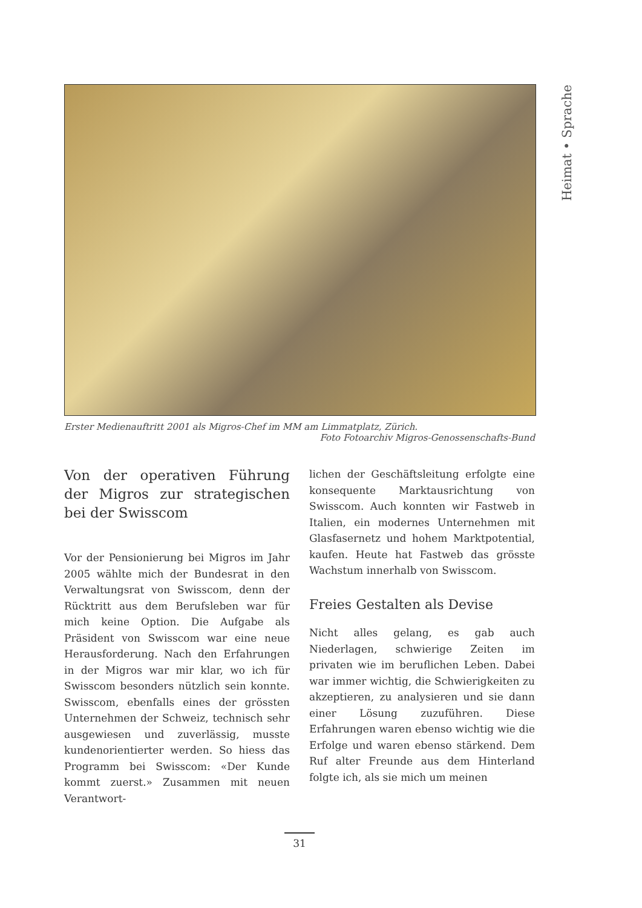Heimat • Sprache
Erster Medienauftritt 2001 als Migros-Chef im MM am Limmatplatz, Zürich.
Foto Fotoarchiv Migros-Genossenschafts-Bund
Von der operativen Führung der Migros zur strategischen bei der Swisscom
Vor der Pensionierung bei Migros im Jahr 2005 wählte mich der Bundesrat in den Verwaltungsrat von Swisscom, denn der Rücktritt aus dem Berufsleben war für mich keine Option. Die Aufgabe als Präsident von Swisscom war eine neue Herausforderung. Nach den Erfahrungen in der Migros war mir klar, wo ich für Swisscom besonders nützlich sein konnte. Swisscom, ebenfalls eines der grössten Unternehmen der Schweiz, technisch sehr ausgewiesen und zuverlässig, musste kundenorientierter werden. So hiess das Programm bei Swisscom: «Der Kunde kommt zuerst.» Zusammen mit neuen Verantwort-
lichen der Geschäftsleitung erfolgte eine konsequente Marktausrichtung von Swisscom. Auch konnten wir Fastweb in Italien, ein modernes Unternehmen mit Glasfasernetz und hohem Marktpotential, kaufen. Heute hat Fastweb das grösste Wachstum innerhalb von Swisscom.
Freies Gestalten als Devise
Nicht alles gelang, es gab auch Niederlagen, schwierige Zeiten im privaten wie im beruflichen Leben. Dabei war immer wichtig, die Schwierigkeiten zu akzeptieren, zu analysieren und sie dann einer Lösung zuzuführen. Diese Erfahrungen waren ebenso wichtig wie die Erfolge und waren ebenso stärkend. Dem Ruf alter Freunde aus dem Hinterland folgte ich, als sie mich um meinen
31